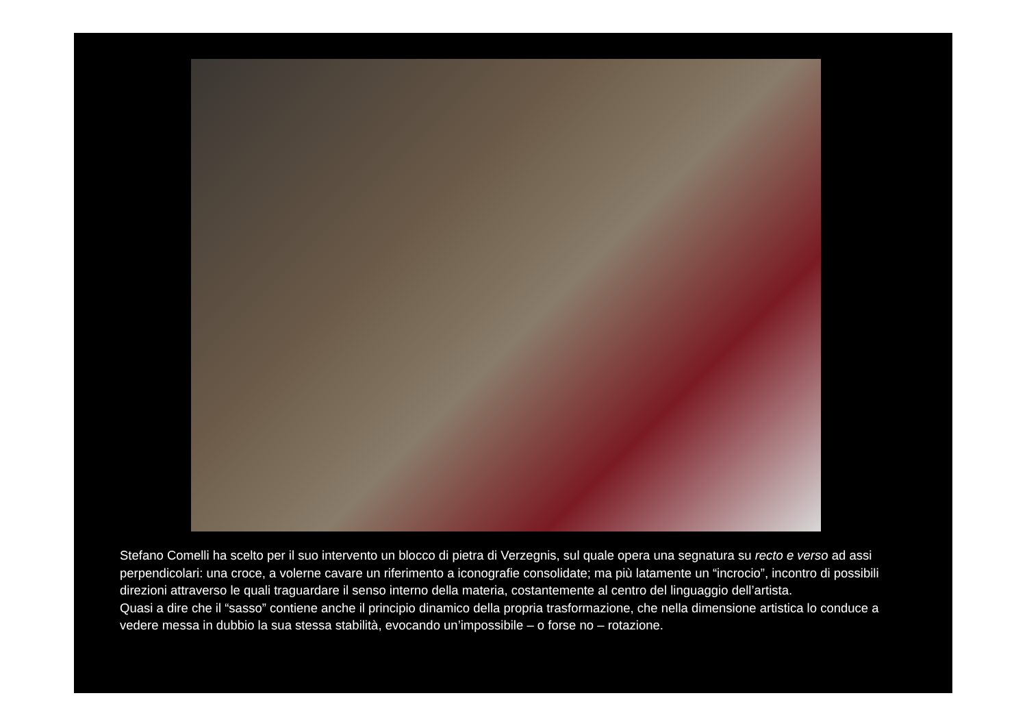Stefano Comelli ha scelto per il suo intervento un blocco di pietra di Verzegnis, sul quale opera una segnatura su recto e verso ad assi perpendicolari: una croce, a volerne cavare un riferimento a iconografie consolidate; ma più latamente un “incrocio”, incontro di possibili direzioni attraverso le quali traguardare il senso interno della materia, costantemente al centro del linguaggio dell’artista.
Quasi a dire che il “sasso” contiene anche il principio dinamico della propria trasformazione, che nella dimensione artistica lo conduce a vedere messa in dubbio la sua stessa stabilità, evocando un’impossibile – o forse no – rotazione.